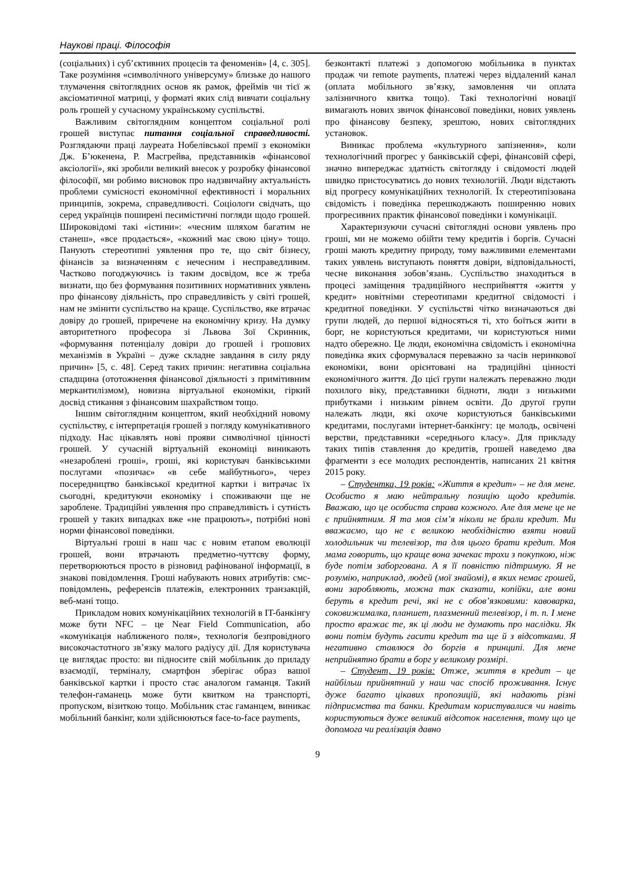Наукові праці. Філософія
(соціальних) і суб’єктивних процесів та феноменів» [4, с. 305]. Таке розуміння «символічного універсуму» близьке до нашого тлумачення світоглядних основ як рамок, фреймів чи тієї ж аксіоматичної матриці, у форматі яких слід вивчати соціальну роль грошей у сучасному українському суспільстві.
Важливим світоглядним концептом соціальної ролі грошей виступає питання соціальної справедливості. Розглядаючи праці лауреата Нобелівської премії з економіки Дж. Б’юкенена, Р. Масгрейва, представників «фінансової аксіології», які зробили великий внесок у розробку фінансової філософії, ми робимо висновок про надзвичайну актуальність проблеми сумісності економічної ефективності і моральних принципів, зокрема, справедливості. Соціологи свідчать, що серед українців поширені песимістичні погляди щодо грошей. Широковідомі такі «істини»: «чесним шляхом багатим не станеш», «все продається», «кожний має свою ціну» тощо. Панують стереотипні уявлення про те, що світ бізнесу, фінансів за визначенням є нечесним і несправедливим. Частково погоджуючись із таким досвідом, все ж треба визнати, що без формування позитивних нормативних уявлень про фінансову діяльність, про справедливість у світі грошей, нам не змінити суспільство на краще. Суспільство, яке втрачає довіру до грошей, приречене на економічну кризу. На думку авторитетного професора зі Львова Зої Скринник, «формування потенціалу довіри до грошей і грошових механізмів в Україні – дуже складне завдання в силу ряду причин» [5, с. 48]. Серед таких причин: негативна соціальна спадщина (ототожнення фінансової діяльності з примітивним меркантилізмом), новизна віртуальної економіки, гіркий досвід стикання з фінансовим шахрайством тощо.
Іншим світоглядним концептом, який необхідний новому суспільству, є інтерпретація грошей з погляду комунікативного підходу. Нас цікавлять нові прояви символічної цінності грошей. У сучасній віртуальній економіці виникають «незароблені гроші», гроші, які користувач банківськими послугами «позичає» «в себе майбутнього», через посередництво банківської кредитної картки і витрачає їх сьогодні, кредитуючи економіку і споживаючи ще не зароблене. Традиційні уявлення про справедливість і сутність грошей у таких випадках вже «не працюють», потрібні нові норми фінансової поведінки.
Віртуальні гроші в наш час є новим етапом еволюції грошей, вони втрачають предметно-чуттєву форму, перетворюються просто в різновид рафінованої інформації, в знакові повідомлення. Гроші набувають нових атрибутів: смс-повідомлень, референсів платежів, електронних транзакцій, веб-мані тощо.
Прикладом нових комунікаційних технологій в IT-банкінгу може бути NFC – це Near Field Communication, або «комунікація наближеного поля», технологія безпровідного високочастотного зв’язку малого радіусу дії. Для користувача це виглядає просто: ви підносите свій мобільник до приладу взаємодії, терміналу, смартфон зберігає образ вашої банківської картки і просто стає аналогом гаманця. Такий телефон-гаманець може бути квитком на транспорті, пропуском, візиткою тощо. Мобільник стає гаманцем, виникає мобільний банкінг, коли здійснюються face-to-face payments,
безконтакті платежі з допомогою мобільника в пунктах продаж чи remote payments, платежі через віддалений канал (оплата мобільного зв’язку, замовлення чи оплата залізничного квитка тощо). Такі технологічні новації вимагають нових звичок фінансової поведінки, нових уявлень про фінансову безпеку, зрештою, нових світоглядних установок.
Виникає проблема «культурного запізнення», коли технологічний прогрес у банківській сфері, фінансовій сфері, значно випереджає здатність світогляду і свідомості людей швидко пристосуватись до нових технологій. Люди відстають від прогресу комунікаційних технологій. Їх стереотипізована свідомість і поведінка перешкоджають поширенню нових прогресивних практик фінансової поведінки і комунікації.
Характеризуючи сучасні світоглядні основи уявлень про гроші, ми не можемо обійти тему кредитів і боргів. Сучасні гроші мають кредитну природу, тому важливими елементами таких уявлень виступають поняття довіри, відповідальності, чесне виконання зобов’язань. Суспільство знаходиться в процесі заміщення традиційного несприйняття «життя у кредит» новітніми стереотипами кредитної свідомості і кредитної поведінки. У суспільстві чітко визначаються дві групи людей, до першої відносяться ті, хто боїться жити в борг, не користуються кредитами, чи користуються ними надто обережно. Це люди, економічна свідомість і економічна поведінка яких сформувалася переважно за часів неринкової економіки, вони орієнтовані на традиційні цінності економічного життя. До цієї групи належать переважно люди похилого віку, представники бідноти, люди з низькими прибутками і низьким рівнем освіти. До другої групи належать люди, які охоче користуються банківськими кредитами, послугами інтернет-банкінгу: це молодь, освічені верстви, представники «середнього класу». Для прикладу таких типів ставлення до кредитів, грошей наведемо два фрагменти з есе молодих респондентів, написаних 21 квітня 2015 року.
– Студентка, 19 років: «Життя в кредит» – не для мене. Особисто я маю нейтральну позицію щодо кредитів. Вважаю, що це особиста справа кожного. Але для мене це не є прийнятним. Я та моя сім’я ніколи не брали кредит. Ми вважаємо, що не є великою необхідністю взяти новий холодильник чи телевізор, та для цього брати кредит. Моя мама говорить, що краще вона зачекає трохи з покупкою, ніж буде потім заборгована. А я її повністю підтримую. Я не розумію, наприклад, людей (мої знайомі), в яких немає грошей, вони заробляють, можна так сказати, копійки, але вони беруть в кредит речі, які не є обов’язковими: кавоварка, соковижималка, планшет, плазменний телевізор, і т. п. І мене просто вражає те, як ці люди не думають про наслідки. Як вони потім будуть гасити кредит та ще й з відсотками. Я негативно ставлюся до боргів в принципі. Для мене неприйнятно брати в борг у великому розмірі.
– Студент, 19 років: Отже, життя в кредит – це найбільш прийнятний у наш час спосіб проживання. Існує дуже багато цікавих пропозицій, які надають різні підприємства та банки. Кредитам користувалися чи навіть користуються дуже великий відсоток населення, тому що це допомога чи реалізація давно
9